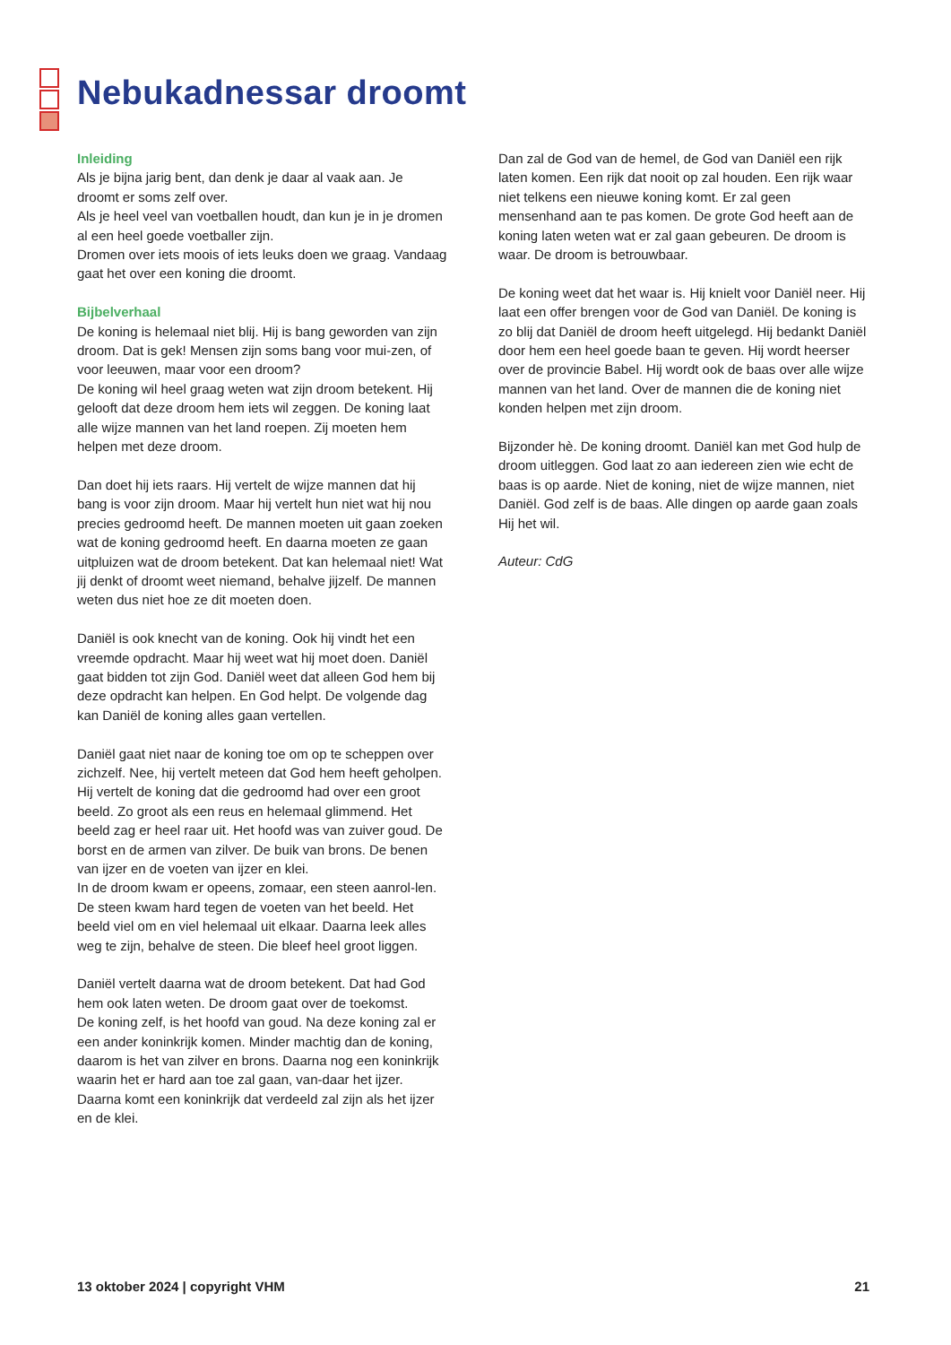Nebukadnessar droomt
Inleiding
Als je bijna jarig bent, dan denk je daar al vaak aan. Je droomt er soms zelf over.
Als je heel veel van voetballen houdt, dan kun je in je dromen al een heel goede voetballer zijn.
Dromen over iets moois of iets leuks doen we graag. Vandaag gaat het over een koning die droomt.
Bijbelverhaal
De koning is helemaal niet blij. Hij is bang geworden van zijn droom. Dat is gek! Mensen zijn soms bang voor mui-zen, of voor leeuwen, maar voor een droom?
De koning wil heel graag weten wat zijn droom betekent. Hij gelooft dat deze droom hem iets wil zeggen. De koning laat alle wijze mannen van het land roepen. Zij moeten hem helpen met deze droom.
Dan doet hij iets raars. Hij vertelt de wijze mannen dat hij bang is voor zijn droom. Maar hij vertelt hun niet wat hij nou precies gedroomd heeft. De mannen moeten uit gaan zoeken wat de koning gedroomd heeft. En daarna moeten ze gaan uitpluizen wat de droom betekent. Dat kan helemaal niet! Wat jij denkt of droomt weet niemand, behalve jijzelf. De mannen weten dus niet hoe ze dit moeten doen.
Daniël is ook knecht van de koning. Ook hij vindt het een vreemde opdracht. Maar hij weet wat hij moet doen. Daniël gaat bidden tot zijn God. Daniël weet dat alleen God hem bij deze opdracht kan helpen. En God helpt. De volgende dag kan Daniël de koning alles gaan vertellen.
Daniël gaat niet naar de koning toe om op te scheppen over zichzelf. Nee, hij vertelt meteen dat God hem heeft geholpen.
Hij vertelt de koning dat die gedroomd had over een groot beeld. Zo groot als een reus en helemaal glimmend. Het beeld zag er heel raar uit. Het hoofd was van zuiver goud. De borst en de armen van zilver. De buik van brons. De benen van ijzer en de voeten van ijzer en klei.
In de droom kwam er opeens, zomaar, een steen aanrol-len. De steen kwam hard tegen de voeten van het beeld. Het beeld viel om en viel helemaal uit elkaar. Daarna leek alles weg te zijn, behalve de steen. Die bleef heel groot liggen.
Daniël vertelt daarna wat de droom betekent. Dat had God hem ook laten weten. De droom gaat over de toekomst.
De koning zelf, is het hoofd van goud. Na deze koning zal er een ander koninkrijk komen. Minder machtig dan de koning, daarom is het van zilver en brons. Daarna nog een koninkrijk waarin het er hard aan toe zal gaan, van-daar het ijzer. Daarna komt een koninkrijk dat verdeeld zal zijn als het ijzer en de klei.
Dan zal de God van de hemel, de God van Daniël een rijk laten komen. Een rijk dat nooit op zal houden. Een rijk waar niet telkens een nieuwe koning komt. Er zal geen mensenhand aan te pas komen. De grote God heeft aan de koning laten weten wat er zal gaan gebeuren. De droom is waar. De droom is betrouwbaar.
De koning weet dat het waar is. Hij knielt voor Daniël neer. Hij laat een offer brengen voor de God van Daniël. De koning is zo blij dat Daniël de droom heeft uitgelegd. Hij bedankt Daniël door hem een heel goede baan te geven. Hij wordt heerser over de provincie Babel. Hij wordt ook de baas over alle wijze mannen van het land. Over de mannen die de koning niet konden helpen met zijn droom.
Bijzonder hè. De koning droomt. Daniël kan met God hulp de droom uitleggen. God laat zo aan iedereen zien wie echt de baas is op aarde. Niet de koning, niet de wijze mannen, niet Daniël. God zelf is de baas. Alle dingen op aarde gaan zoals Hij het wil.
Auteur: CdG
13 oktober 2024 | copyright VHM 21